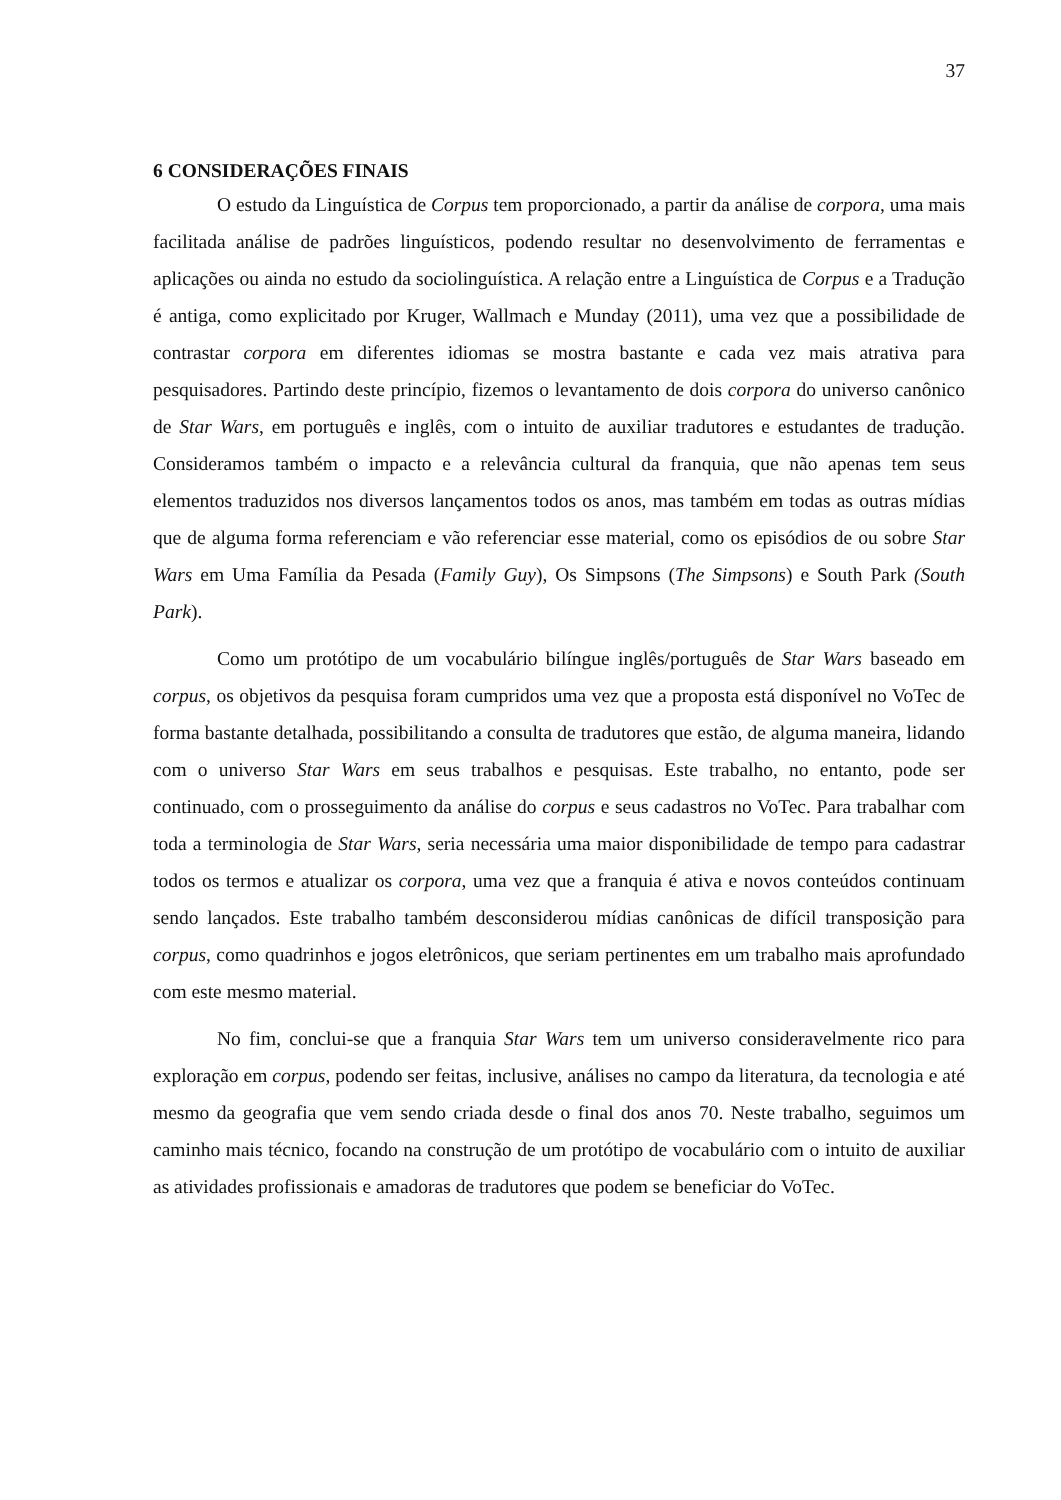37
6 CONSIDERAÇÕES FINAIS
O estudo da Linguística de Corpus tem proporcionado, a partir da análise de corpora, uma mais facilitada análise de padrões linguísticos, podendo resultar no desenvolvimento de ferramentas e aplicações ou ainda no estudo da sociolinguística. A relação entre a Linguística de Corpus e a Tradução é antiga, como explicitado por Kruger, Wallmach e Munday (2011), uma vez que a possibilidade de contrastar corpora em diferentes idiomas se mostra bastante e cada vez mais atrativa para pesquisadores. Partindo deste princípio, fizemos o levantamento de dois corpora do universo canônico de Star Wars, em português e inglês, com o intuito de auxiliar tradutores e estudantes de tradução. Consideramos também o impacto e a relevância cultural da franquia, que não apenas tem seus elementos traduzidos nos diversos lançamentos todos os anos, mas também em todas as outras mídias que de alguma forma referenciam e vão referenciar esse material, como os episódios de ou sobre Star Wars em Uma Família da Pesada (Family Guy), Os Simpsons (The Simpsons) e South Park (South Park).
Como um protótipo de um vocabulário bilíngue inglês/português de Star Wars baseado em corpus, os objetivos da pesquisa foram cumpridos uma vez que a proposta está disponível no VoTec de forma bastante detalhada, possibilitando a consulta de tradutores que estão, de alguma maneira, lidando com o universo Star Wars em seus trabalhos e pesquisas. Este trabalho, no entanto, pode ser continuado, com o prosseguimento da análise do corpus e seus cadastros no VoTec. Para trabalhar com toda a terminologia de Star Wars, seria necessária uma maior disponibilidade de tempo para cadastrar todos os termos e atualizar os corpora, uma vez que a franquia é ativa e novos conteúdos continuam sendo lançados. Este trabalho também desconsiderou mídias canônicas de difícil transposição para corpus, como quadrinhos e jogos eletrônicos, que seriam pertinentes em um trabalho mais aprofundado com este mesmo material.
No fim, conclui-se que a franquia Star Wars tem um universo consideravelmente rico para exploração em corpus, podendo ser feitas, inclusive, análises no campo da literatura, da tecnologia e até mesmo da geografia que vem sendo criada desde o final dos anos 70. Neste trabalho, seguimos um caminho mais técnico, focando na construção de um protótipo de vocabulário com o intuito de auxiliar as atividades profissionais e amadoras de tradutores que podem se beneficiar do VoTec.